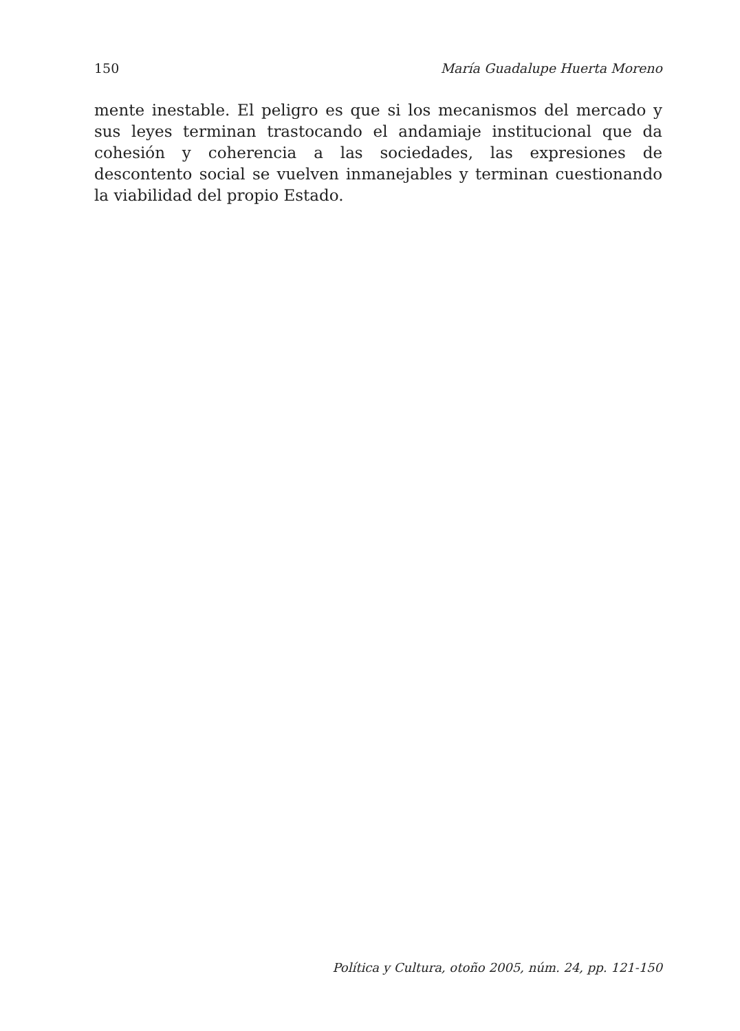150 María Guadalupe Huerta Moreno
mente inestable. El peligro es que si los mecanismos del mercado y sus leyes terminan trastocando el andamiaje institucional que da cohesión y coherencia a las sociedades, las expresiones de descontento social se vuelven inmanejables y terminan cuestionando la viabilidad del propio Estado.
Política y Cultura, otoño 2005, núm. 24, pp. 121-150